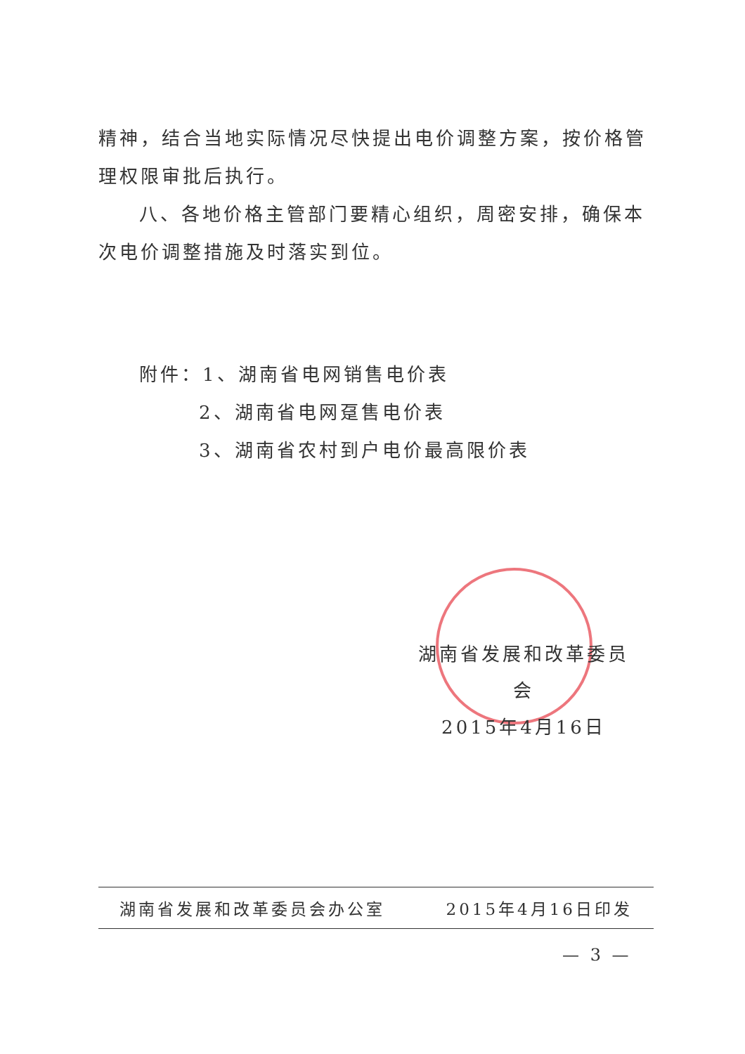精神，结合当地实际情况尽快提出电价调整方案，按价格管理权限审批后执行。
八、各地价格主管部门要精心组织，周密安排，确保本次电价调整措施及时落实到位。
附件：1、湖南省电网销售电价表
2、湖南省电网趸售电价表
3、湖南省农村到户电价最高限价表
湖南省发展和改革委员会
2015年4月16日
湖南省发展和改革委员会办公室 2015年4月16日印发
— 3 —